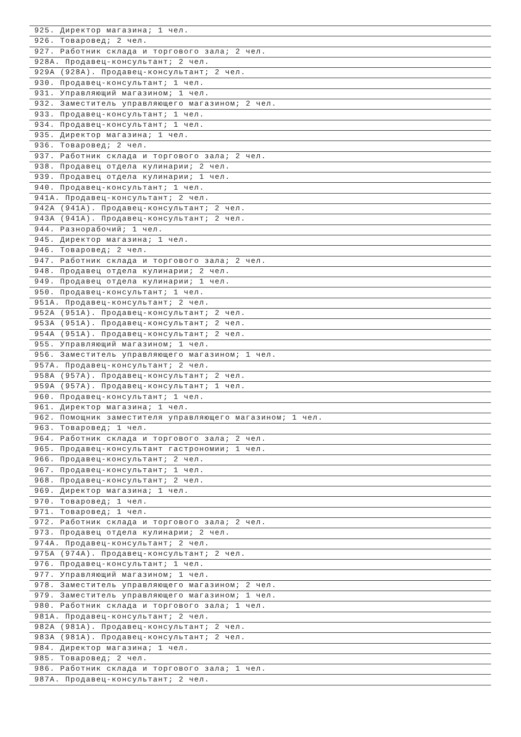| 925. Директор магазина; 1 чел. |
| 926. Товаровед; 2 чел. |
| 927. Работник склада и торгового зала; 2 чел. |
| 928А. Продавец-консультант; 2 чел. |
| 929А (928А). Продавец-консультант; 2 чел. |
| 930. Продавец-консультант; 1 чел. |
| 931. Управляющий магазином; 1 чел. |
| 932. Заместитель управляющего магазином; 2 чел. |
| 933. Продавец-консультант; 1 чел. |
| 934. Продавец-консультант; 1 чел. |
| 935. Директор магазина; 1 чел. |
| 936. Товаровед; 2 чел. |
| 937. Работник склада и торгового зала; 2 чел. |
| 938. Продавец отдела кулинарии; 2 чел. |
| 939. Продавец отдела кулинарии; 1 чел. |
| 940. Продавец-консультант; 1 чел. |
| 941А. Продавец-консультант; 2 чел. |
| 942А (941А). Продавец-консультант; 2 чел. |
| 943А (941А). Продавец-консультант; 2 чел. |
| 944. Разнорабочий; 1 чел. |
| 945. Директор магазина; 1 чел. |
| 946. Товаровед; 2 чел. |
| 947. Работник склада и торгового зала; 2 чел. |
| 948. Продавец отдела кулинарии; 2 чел. |
| 949. Продавец отдела кулинарии; 1 чел. |
| 950. Продавец-консультант; 1 чел. |
| 951А. Продавец-консультант; 2 чел. |
| 952А (951А). Продавец-консультант; 2 чел. |
| 953А (951А). Продавец-консультант; 2 чел. |
| 954А (951А). Продавец-консультант; 2 чел. |
| 955. Управляющий магазином; 1 чел. |
| 956. Заместитель управляющего магазином; 1 чел. |
| 957А. Продавец-консультант; 2 чел. |
| 958А (957А). Продавец-консультант; 2 чел. |
| 959А (957А). Продавец-консультант; 1 чел. |
| 960. Продавец-консультант; 1 чел. |
| 961. Директор магазина; 1 чел. |
| 962. Помощник заместителя управляющего магазином; 1 чел. |
| 963. Товаровед; 1 чел. |
| 964. Работник склада и торгового зала; 2 чел. |
| 965. Продавец-консультант гастрономии; 1 чел. |
| 966. Продавец-консультант; 2 чел. |
| 967. Продавец-консультант; 1 чел. |
| 968. Продавец-консультант; 2 чел. |
| 969. Директор магазина; 1 чел. |
| 970. Товаровед; 1 чел. |
| 971. Товаровед; 1 чел. |
| 972. Работник склада и торгового зала; 2 чел. |
| 973. Продавец отдела кулинарии; 2 чел. |
| 974А. Продавец-консультант; 2 чел. |
| 975А (974А). Продавец-консультант; 2 чел. |
| 976. Продавец-консультант; 1 чел. |
| 977. Управляющий магазином; 1 чел. |
| 978. Заместитель управляющего магазином; 2 чел. |
| 979. Заместитель управляющего магазином; 1 чел. |
| 980. Работник склада и торгового зала; 1 чел. |
| 981А. Продавец-консультант; 2 чел. |
| 982А (981А). Продавец-консультант; 2 чел. |
| 983А (981А). Продавец-консультант; 2 чел. |
| 984. Директор магазина; 1 чел. |
| 985. Товаровед; 2 чел. |
| 986. Работник склада и торгового зала; 1 чел. |
| 987А. Продавец-консультант; 2 чел. |